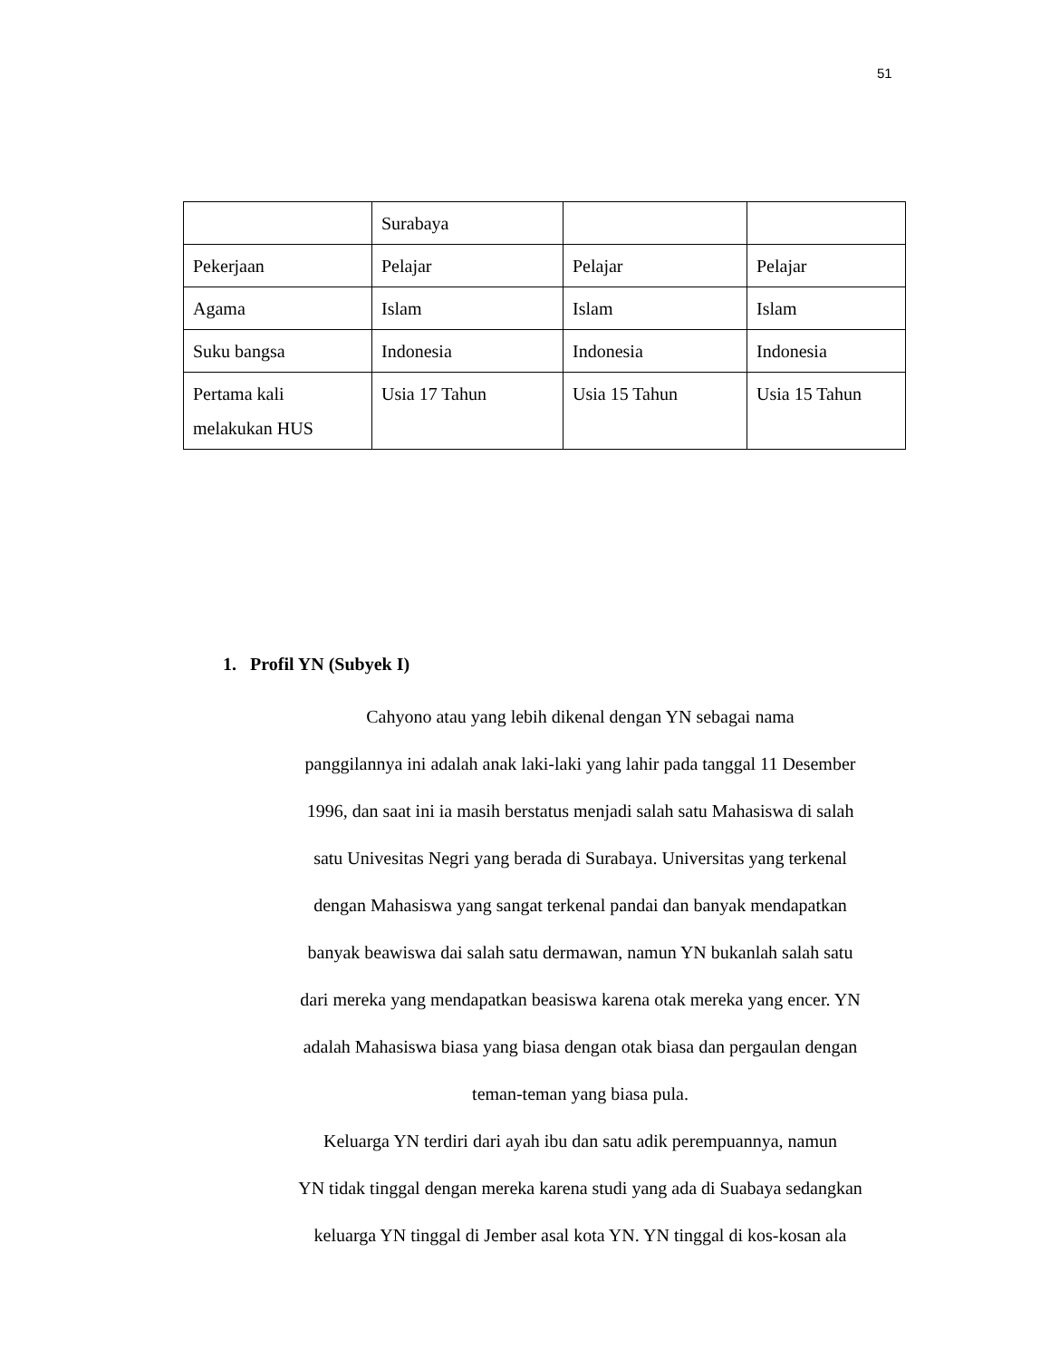51
| | Surabaya | | |
| Pekerjaan | Pelajar | Pelajar | Pelajar |
| Agama | Islam | Islam | Islam |
| Suku bangsa | Indonesia | Indonesia | Indonesia |
| Pertama kali melakukan HUS | Usia 17 Tahun | Usia 15 Tahun | Usia 15 Tahun |
1. Profil YN (Subyek I)
Cahyono atau yang lebih dikenal dengan YN sebagai nama
panggilannya ini adalah anak laki-laki yang lahir pada tanggal 11 Desember
1996, dan saat ini ia masih berstatus menjadi salah satu Mahasiswa di salah
satu Univesitas Negri yang berada di Surabaya. Universitas yang terkenal
dengan Mahasiswa yang sangat terkenal pandai dan banyak mendapatkan
banyak beawiswa dai salah satu dermawan, namun YN bukanlah salah satu
dari mereka yang mendapatkan beasiswa karena otak mereka yang encer. YN
adalah Mahasiswa biasa yang biasa dengan otak biasa dan pergaulan dengan
teman-teman yang biasa pula.
Keluarga YN terdiri dari ayah ibu dan satu adik perempuannya, namun
YN tidak tinggal dengan mereka karena studi yang ada di Suabaya sedangkan
keluarga YN tinggal di Jember asal kota YN. YN tinggal di kos-kosan ala